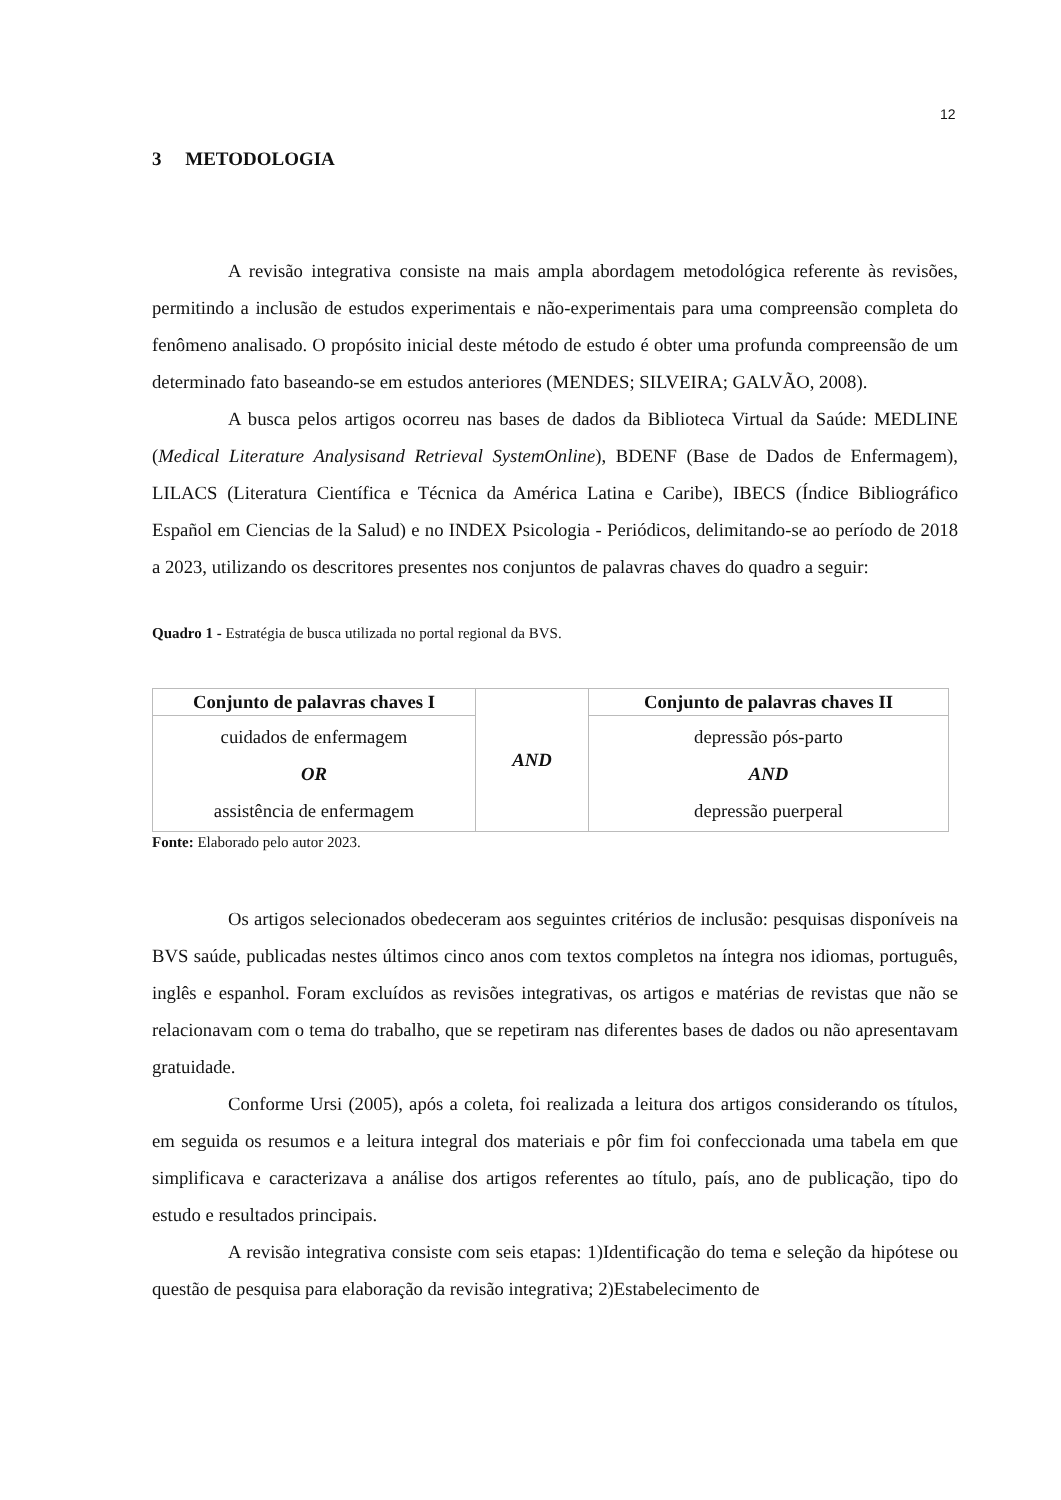12
3 METODOLOGIA
A revisão integrativa consiste na mais ampla abordagem metodológica referente às revisões, permitindo a inclusão de estudos experimentais e não-experimentais para uma compreensão completa do fenômeno analisado. O propósito inicial deste método de estudo é obter uma profunda compreensão de um determinado fato baseando-se em estudos anteriores (MENDES; SILVEIRA; GALVÃO, 2008).
A busca pelos artigos ocorreu nas bases de dados da Biblioteca Virtual da Saúde: MEDLINE (Medical Literature Analysisand Retrieval SystemOnline), BDENF (Base de Dados de Enfermagem), LILACS (Literatura Científica e Técnica da América Latina e Caribe), IBECS (Índice Bibliográfico Español em Ciencias de la Salud) e no INDEX Psicologia - Periódicos, delimitando-se ao período de 2018 a 2023, utilizando os descritores presentes nos conjuntos de palavras chaves do quadro a seguir:
Quadro 1 - Estratégia de busca utilizada no portal regional da BVS.
| Conjunto de palavras chaves I | AND | Conjunto de palavras chaves II |
| cuidados de enfermagem OR assistência de enfermagem | | depressão pós-parto AND depressão puerperal |
Fonte: Elaborado pelo autor 2023.
Os artigos selecionados obedeceram aos seguintes critérios de inclusão: pesquisas disponíveis na BVS saúde, publicadas nestes últimos cinco anos com textos completos na íntegra nos idiomas, português, inglês e espanhol. Foram excluídos as revisões integrativas, os artigos e matérias de revistas que não se relacionavam com o tema do trabalho, que se repetiram nas diferentes bases de dados ou não apresentavam gratuidade.
Conforme Ursi (2005), após a coleta, foi realizada a leitura dos artigos considerando os títulos, em seguida os resumos e a leitura integral dos materiais e pôr fim foi confeccionada uma tabela em que simplificava e caracterizava a análise dos artigos referentes ao título, país, ano de publicação, tipo do estudo e resultados principais.
A revisão integrativa consiste com seis etapas: 1)Identificação do tema e seleção da hipótese ou questão de pesquisa para elaboração da revisão integrativa; 2)Estabelecimento de